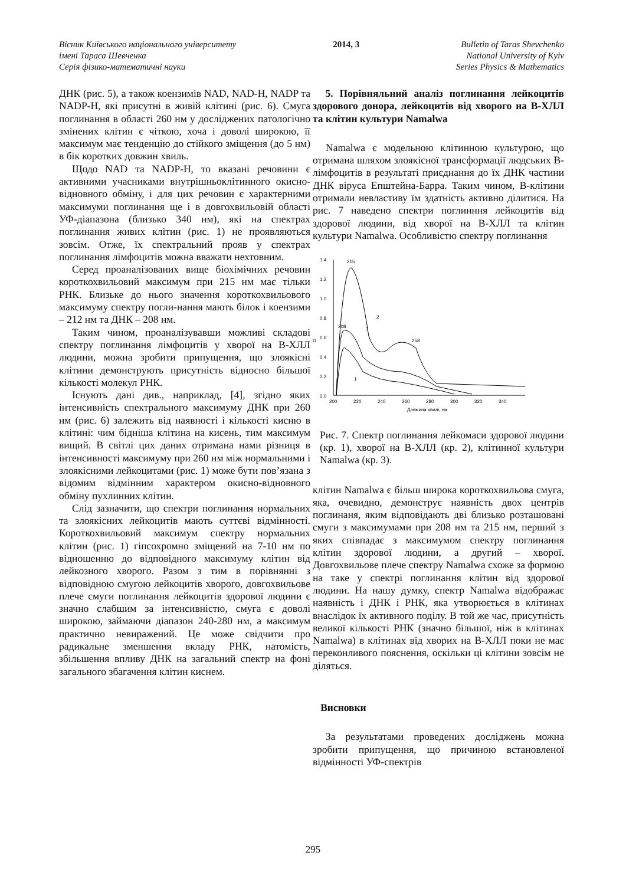Вісник Київського національного університету
імені Тараса Шевченка
Серія фізико-математичні науки
2014, 3 Bulletin of Taras Shevchenko
National University of Kyiv
Series Physics & Mathematics
ДНК (рис. 5), а також коензимів NAD, NAD-H, NADP та NADP-H, які присутні в живій клітині (рис. 6). Смуга поглинання в області 260 нм у досліджених патологічно змінених клітин є чіткою, хоча і доволі широкою, її максимум має тенденцію до стійкого зміщення (до 5 нм) в бік коротких довжин хвиль.
Щодо NAD та NADP-H, то вказані речовини є активними учасниками внутрішньоклітинного окисно-відновного обміну, і для цих речовин є характерними максимуми поглинання ще і в довгохвильовій області УФ-діапазона (близько 340 нм), які на спектрах поглинання живих клітин (рис. 1) не проявляються зовсім. Отже, їх спектральний прояв у спектрах поглинання лімфоцитів можна вважати нехтовним.
Серед проаналізованих вище біохімічних речовин короткохвильовий максимум при 215 нм має тільки РНК. Близьке до нього значення короткохвильового максимуму спектру погли-нання мають білок і коензими – 212 нм та ДНК – 208 нм.
Таким чином, проаналізувавши можливі складові спектру поглинання лімфоцитів у хворої на В-ХЛЛ людини, можна зробити припущення, що злоякісні клітини демонструють присутність відносно більшої кількості молекул РНК.
Існують дані див., наприклад, [4], згідно яких інтенсивність спектрального максимуму ДНК при 260 нм (рис. 6) залежить від наявності і кількості кисню в клітині: чим бідніша клітина на кисень, тим максимум вищий. В світлі цих даних отримана нами різниця в інтенсивності максимуму при 260 нм між нормальними і злоякісними лейкоцитами (рис. 1) може бути пов’язана з відомим відмінним характером окисно-відновного обміну пухлинних клітин.
Слід зазначити, що спектри поглинання нормальних та злоякісних лейкоцитів мають суттєві відмінності. Короткохвильовий максимум спектру нормальних клітин (рис. 1) гіпсохромно зміщений на 7-10 нм по відношенню до відповідного максимуму клітин від лейкозного хворого. Разом з тим в порівнянні з відповідною смугою лейкоцитів хворого, довгохвильове плече смуги поглинання лейкоцитів здорової людини є значно слабшим за інтенсивністю, смуга є доволі широкою, займаючи діапазон 240-280 нм, а максимум практично невиражений. Це може свідчити про радикальне зменшення вкладу РНК, натомість, збільшення впливу ДНК на загальний спектр на фоні загального збагачення клітин киснем.
5. Порівняльний аналіз поглинання лейкоцитів здорового донора, лейкоцитів від хворого на В-ХЛЛ та клітин культури Namalwa
Namalwa є модельною клітинною культурою, що отримана шляхом злоякісної трансформації людських В-лімфоцитів в результаті приєднання до їх ДНК частини ДНК віруса Епштейна-Барра. Таким чином, В-клітини отримали невластиву їм здатність активно ділитися. На рис. 7 наведено спектри поглинння лейкоцитів від здорової людини, від хворої на В-ХЛЛ та клітин культури Namalwa. Особливістю спектру поглинання
1.4
1.2
1.0
0.8
0.6
0.4
0.2
0.0
D
200
220
240
260
280
300
320
340
Довжина хвилі, нм
215
208
258
2
3
1
Рис. 7. Спектр поглинання лейкомаси здорової людини (кр. 1), хворої на В-ХЛЛ (кр. 2), клітинної культури Namalwa (кр. 3).
клітин Namalwa є більш широка короткохвильова смуга, яка, очевидно, демонструє наявність двох центрів поглинаня, яким відповідають дві близько розташовані смуги з максимумами при 208 нм та 215 нм, перший з яких співпадає з максимумом спектру поглинання клітин здорової людини, а другий – хворої. Довгохвильове плече спектру Namalwa схоже за формою на таке у спектрі поглинання клітин від здорової людини. На нашу думку, спектр Namalwa відображає наявність і ДНК і РНК, яка утворюється в клітинах внаслідок їх активного поділу. В той же час, присутність великої кількості РНК (значно більшої, ніж в клітинах Namalwa) в клітинах від хворих на В-ХЛЛ поки не має переконливого пояснення, оскільки ці клітини зовсім не діляться.
Висновки
За результатами проведених досліджень можна зробити припущення, що причиною встановленої відмінності УФ-спектрів
295